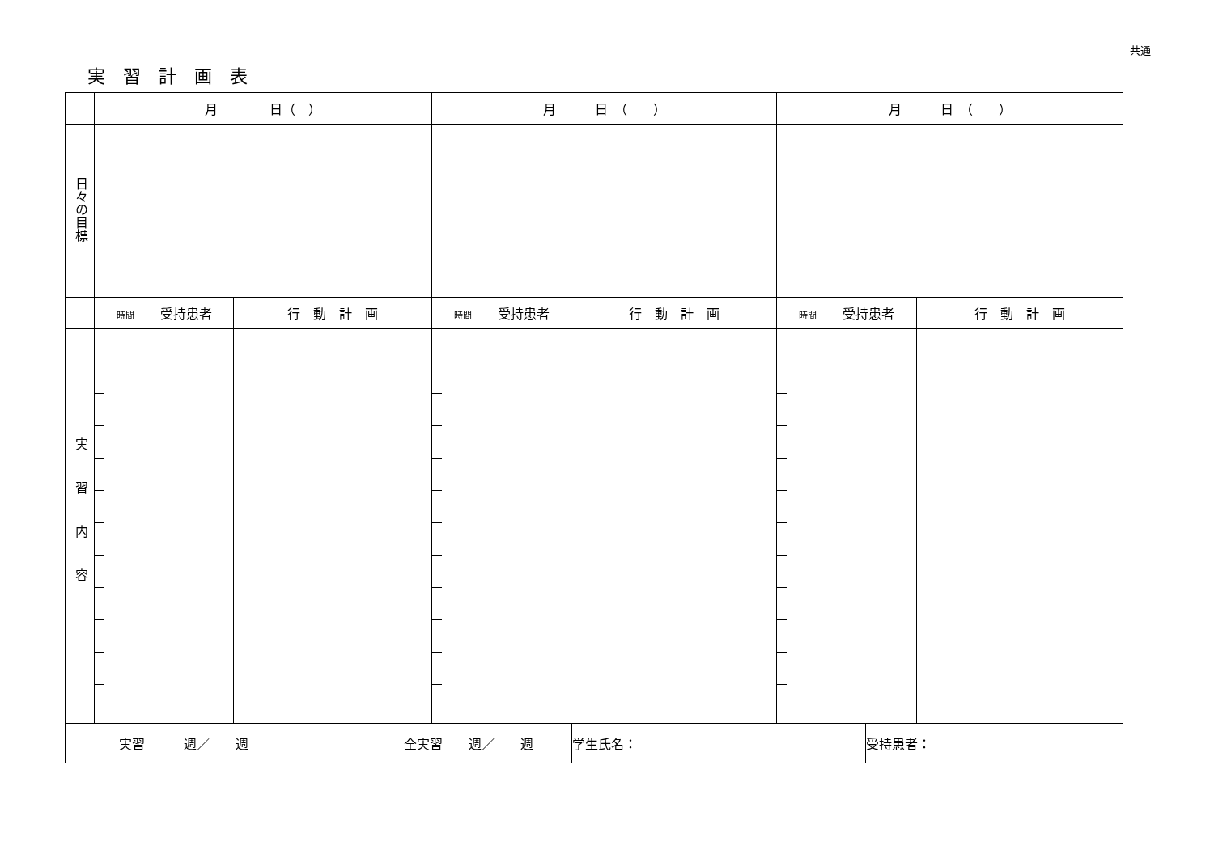共通
実習計画表
| | 月 日（ ） | | 月 日 （ ） | | 月 日 （ ） | |
| 日々の目標 | | | | | | |
| | 時間 受持患者 | 行 動 計 画 | 時間 受持患者 | 行 動 計 画 | 時間 受持患者 | 行 動 計 画 |
| 実習内容 | | | | | | |
| 実習 週／ 週 全実習 週／ 週 | 学生氏名： | 受持患者： |